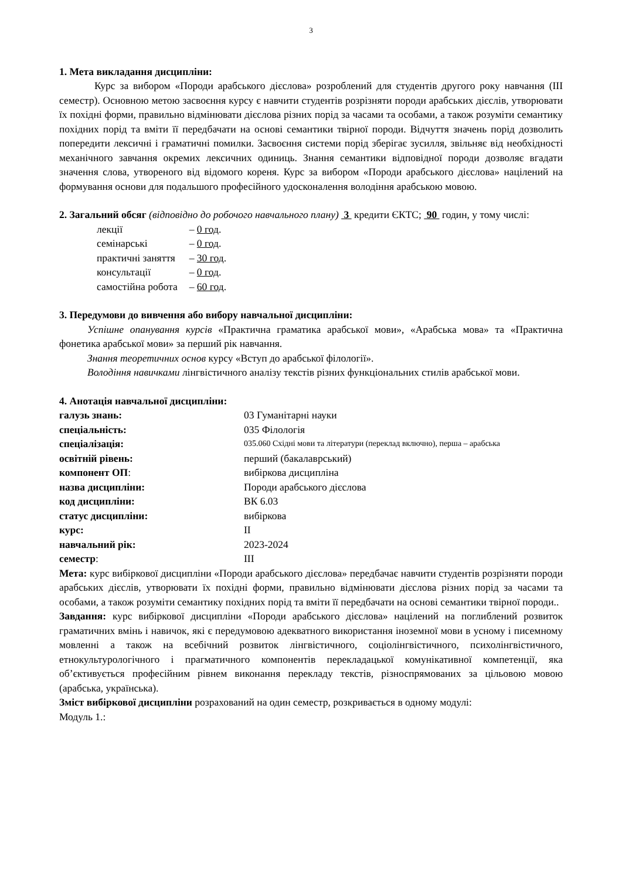3
1. Мета викладання дисципліни:
Курс за вибором «Породи арабського дієслова» розроблений для студентів другого року навчання (ІІІ семестр). Основною метою засвоєння курсу є навчити студентів розрізняти породи арабських дієслів, утворювати їх похідні форми, правильно відмінювати дієслова різних порід за часами та особами, а також розуміти семантику похідних порід та вміти її передбачати на основі семантики твірної породи. Відчуття значень порід дозволить попередити лексичні і граматичні помилки. Засвоєння системи порід зберігає зусилля, звільняє від необхідності механічного завчання окремих лексичних одиниць. Знання семантики відповідної породи дозволяє вгадати значення слова, утвореного від відомого кореня. Курс за вибором «Породи арабського дієслова» націлений на формування основи для подальшого професійного удосконалення володіння арабською мовою.
2. Загальний обсяг (відповідно до робочого навчального плану) 3 кредити ЄКТС; 90 годин, у тому числі:
| лекції | – 0 год . |
| семінарські | – 0 год . |
| практичні заняття | – 30 год . |
| консультації | – 0 год . |
| самостійна робота | – 60 год . |
3. Передумови до вивчення або вибору навчальної дисципліни:
Успішне опанування курсів «Практична граматика арабської мови», «Арабська мова» та «Практична фонетика арабської мови» за перший рік навчання.
Знання теоретичних основ курсу «Вступ до арабської філології».
Володіння навичками лінгвістичного аналізу текстів різних функціональних стилів арабської мови.
4. Анотація навчальної дисципліни:
| галузь знань: | 03 Гуманітарні науки |
| спеціальність: | 035 Філологія |
| спеціалізація: | 035.060 Східні мови та літератури (переклад включно), перша – арабська |
| освітній рівень: | перший (бакалаврський) |
| компонент ОП : | вибіркова дисципліна |
| назва дисципліни: | Породи арабського дієслова |
| код дисципліни: | ВК 6.03 |
| статус дисципліни: | вибіркова |
| курс: | ІІ |
| навчальний рік: | 2023-2024 |
| семестр : | ІІІ |
Мета: курс вибіркової дисципліни «Породи арабського дієслова» передбачає навчити студентів розрізняти породи арабських дієслів, утворювати їх похідні форми, правильно відмінювати дієслова різних порід за часами та особами, а також розуміти семантику похідних порід та вміти її передбачати на основі семантики твірної породи..
Завдання: курс вибіркової дисципліни «Породи арабського дієслова» націлений на поглиблений розвиток граматичних вмінь і навичок, які є передумовою адекватного використання іноземної мови в усному і писемному мовленні а також на всебічний розвиток лінгвістичного, соціолінгвістичного, психолінгвістичного, етнокультурологічного і прагматичного компонентів перекладацької комунікативної компетенції, яка об’єктивується професійним рівнем виконання перекладу текстів, різноспрямованих за цільовою мовою (арабська, українська).
Зміст вибіркової дисципліни розрахований на один семестр, розкривається в одному модулі:
Модуль 1.: